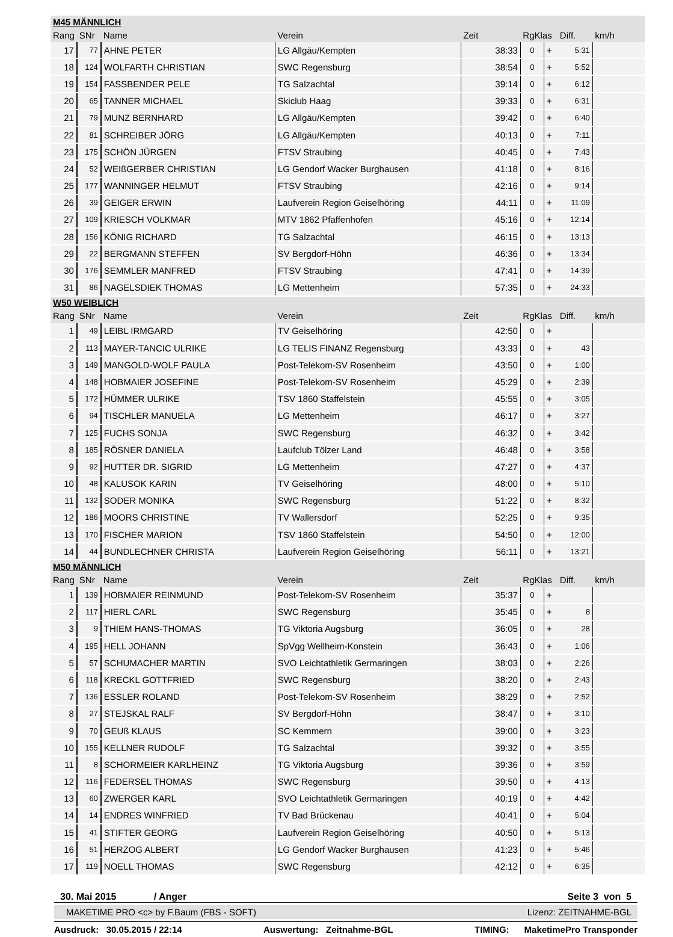| M45 MÄNNLICH | | | | | | | | |
| Rang | SNr | Name | Verein | Zeit | RgKlas | | Diff. | km/h |
| 17 | 77 | AHNE PETER | LG Allgäu/Kempten | 38:33 | 0 | + | 5:31 | |
| 18 | 124 | WOLFARTH CHRISTIAN | SWC Regensburg | 38:54 | 0 | + | 5:52 | |
| 19 | 154 | FASSBENDER PELE | TG Salzachtal | 39:14 | 0 | + | 6:12 | |
| 20 | 65 | TANNER MICHAEL | Skiclub Haag | 39:33 | 0 | + | 6:31 | |
| 21 | 79 | MUNZ BERNHARD | LG Allgäu/Kempten | 39:42 | 0 | + | 6:40 | |
| 22 | 81 | SCHREIBER JÖRG | LG Allgäu/Kempten | 40:13 | 0 | + | 7:11 | |
| 23 | 175 | SCHÖN JÜRGEN | FTSV Straubing | 40:45 | 0 | + | 7:43 | |
| 24 | 52 | WEIßGERBER CHRISTIAN | LG Gendorf Wacker Burghausen | 41:18 | 0 | + | 8:16 | |
| 25 | 177 | WANNINGER HELMUT | FTSV Straubing | 42:16 | 0 | + | 9:14 | |
| 26 | 39 | GEIGER ERWIN | Laufverein Region Geiselhöring | 44:11 | 0 | + | 11:09 | |
| 27 | 109 | KRIESCH VOLKMAR | MTV 1862 Pfaffenhofen | 45:16 | 0 | + | 12:14 | |
| 28 | 156 | KÖNIG RICHARD | TG Salzachtal | 46:15 | 0 | + | 13:13 | |
| 29 | 22 | BERGMANN STEFFEN | SV Bergdorf-Höhn | 46:36 | 0 | + | 13:34 | |
| 30 | 176 | SEMMLER MANFRED | FTSV Straubing | 47:41 | 0 | + | 14:39 | |
| 31 | 86 | NAGELSDIEK THOMAS | LG Mettenheim | 57:35 | 0 | + | 24:33 | |
| W50 WEIBLICH | | | | | | | | |
| Rang | SNr | Name | Verein | Zeit | RgKlas | | Diff. | km/h |
| 1 | 49 | LEIBL IRMGARD | TV Geiselhöring | 42:50 | 0 | + | | |
| 2 | 113 | MAYER-TANCIC ULRIKE | LG TELIS FINANZ Regensburg | 43:33 | 0 | + | 43 | |
| 3 | 149 | MANGOLD-WOLF PAULA | Post-Telekom-SV Rosenheim | 43:50 | 0 | + | 1:00 | |
| 4 | 148 | HOBMAIER JOSEFINE | Post-Telekom-SV Rosenheim | 45:29 | 0 | + | 2:39 | |
| 5 | 172 | HÜMMER ULRIKE | TSV 1860 Staffelstein | 45:55 | 0 | + | 3:05 | |
| 6 | 94 | TISCHLER MANUELA | LG Mettenheim | 46:17 | 0 | + | 3:27 | |
| 7 | 125 | FUCHS SONJA | SWC Regensburg | 46:32 | 0 | + | 3:42 | |
| 8 | 185 | RÖSNER DANIELA | Laufclub Tölzer Land | 46:48 | 0 | + | 3:58 | |
| 9 | 92 | HUTTER DR. SIGRID | LG Mettenheim | 47:27 | 0 | + | 4:37 | |
| 10 | 48 | KALUSOK KARIN | TV Geiselhöring | 48:00 | 0 | + | 5:10 | |
| 11 | 132 | SODER MONIKA | SWC Regensburg | 51:22 | 0 | + | 8:32 | |
| 12 | 186 | MOORS CHRISTINE | TV Wallersdorf | 52:25 | 0 | + | 9:35 | |
| 13 | 170 | FISCHER MARION | TSV 1860 Staffelstein | 54:50 | 0 | + | 12:00 | |
| 14 | 44 | BUNDLECHNER CHRISTA | Laufverein Region Geiselhöring | 56:11 | 0 | + | 13:21 | |
| M50 MÄNNLICH | | | | | | | | |
| Rang | SNr | Name | Verein | Zeit | RgKlas | | Diff. | km/h |
| 1 | 139 | HOBMAIER REINMUND | Post-Telekom-SV Rosenheim | 35:37 | 0 | + | | |
| 2 | 117 | HIERL CARL | SWC Regensburg | 35:45 | 0 | + | 8 | |
| 3 | 9 | THIEM HANS-THOMAS | TG Viktoria Augsburg | 36:05 | 0 | + | 28 | |
| 4 | 195 | HELL JOHANN | SpVgg Wellheim-Konstein | 36:43 | 0 | + | 1:06 | |
| 5 | 57 | SCHUMACHER MARTIN | SVO Leichtathletik Germaringen | 38:03 | 0 | + | 2:26 | |
| 6 | 118 | KRECKL GOTTFRIED | SWC Regensburg | 38:20 | 0 | + | 2:43 | |
| 7 | 136 | ESSLER ROLAND | Post-Telekom-SV Rosenheim | 38:29 | 0 | + | 2:52 | |
| 8 | 27 | STEJSKAL RALF | SV Bergdorf-Höhn | 38:47 | 0 | + | 3:10 | |
| 9 | 70 | GEUß KLAUS | SC Kemmern | 39:00 | 0 | + | 3:23 | |
| 10 | 155 | KELLNER RUDOLF | TG Salzachtal | 39:32 | 0 | + | 3:55 | |
| 11 | 8 | SCHORMEIER KARLHEINZ | TG Viktoria Augsburg | 39:36 | 0 | + | 3:59 | |
| 12 | 116 | FEDERSEL THOMAS | SWC Regensburg | 39:50 | 0 | + | 4:13 | |
| 13 | 60 | ZWERGER KARL | SVO Leichtathletik Germaringen | 40:19 | 0 | + | 4:42 | |
| 14 | 14 | ENDRES WINFRIED | TV Bad Brückenau | 40:41 | 0 | + | 5:04 | |
| 15 | 41 | STIFTER GEORG | Laufverein Region Geiselhöring | 40:50 | 0 | + | 5:13 | |
| 16 | 51 | HERZOG ALBERT | LG Gendorf Wacker Burghausen | 41:23 | 0 | + | 5:46 | |
| 17 | 119 | NOELL THOMAS | SWC Regensburg | 42:12 | 0 | + | 6:35 | |
30. Mai 2015 / Anger Seite 3 von 5
MAKETIME PRO <c> by F.Baum (FBS - SOFT) Lizenz: ZEITNAHME-BGL
Ausdruck: 30.05.2015 / 22:14 Auswertung: Zeitnahme-BGL TIMING: MaketimePro Transponder